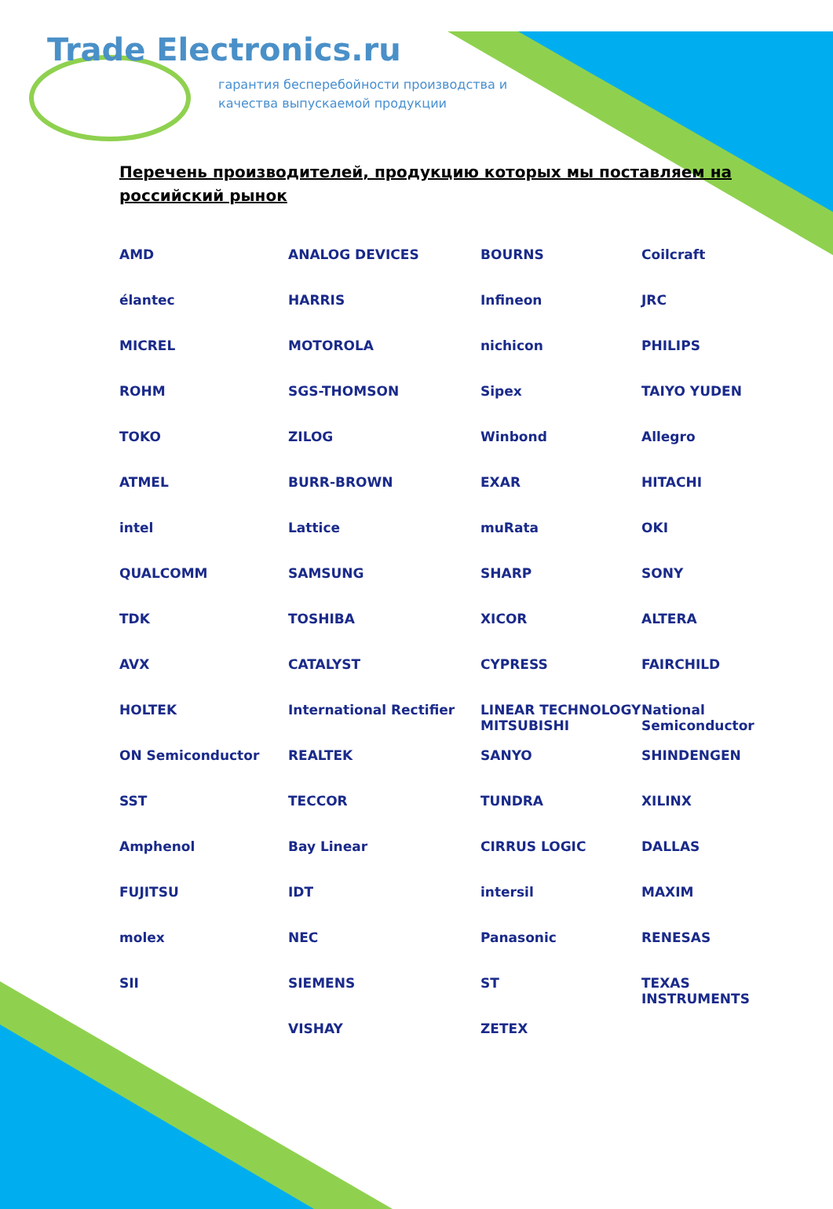Trade Electronics.ru
гарантия бесперебойности производства и
качества выпускаемой продукции
Перечень производителей, продукцию которых мы поставляем на российский рынок
AMD
ANALOG DEVICES
BOURNS
Coilcraft
élantec
HARRIS
Infineon
JRC
MICREL
MOTOROLA
nichicon
PHILIPS
ROHM
SGS-THOMSON
Sipex
TAIYO YUDEN
TOKO
ZILOG
Winbond
Allegro
ATMEL
BURR-BROWN
EXAR
HITACHI
intel
Lattice
muRata
OKI
QUALCOMM
SAMSUNG
SHARP
SONY
TDK
TOSHIBA
XICOR
ALTERA
AVX
CATALYST
CYPRESS
FAIRCHILD
HOLTEK
International Rectifier
LINEAR TECHNOLOGY MITSUBISHI
National Semiconductor
ON Semiconductor
REALTEK
SANYO
SHINDENGEN
SST
TECCOR
TUNDRA
XILINX
Amphenol
Bay Linear
CIRRUS LOGIC
DALLAS
FUJITSU
IDT
intersil
MAXIM
molex
NEC
Panasonic
RENESAS
SII
SIEMENS
ST
TEXAS INSTRUMENTS
VISHAY
ZETEX